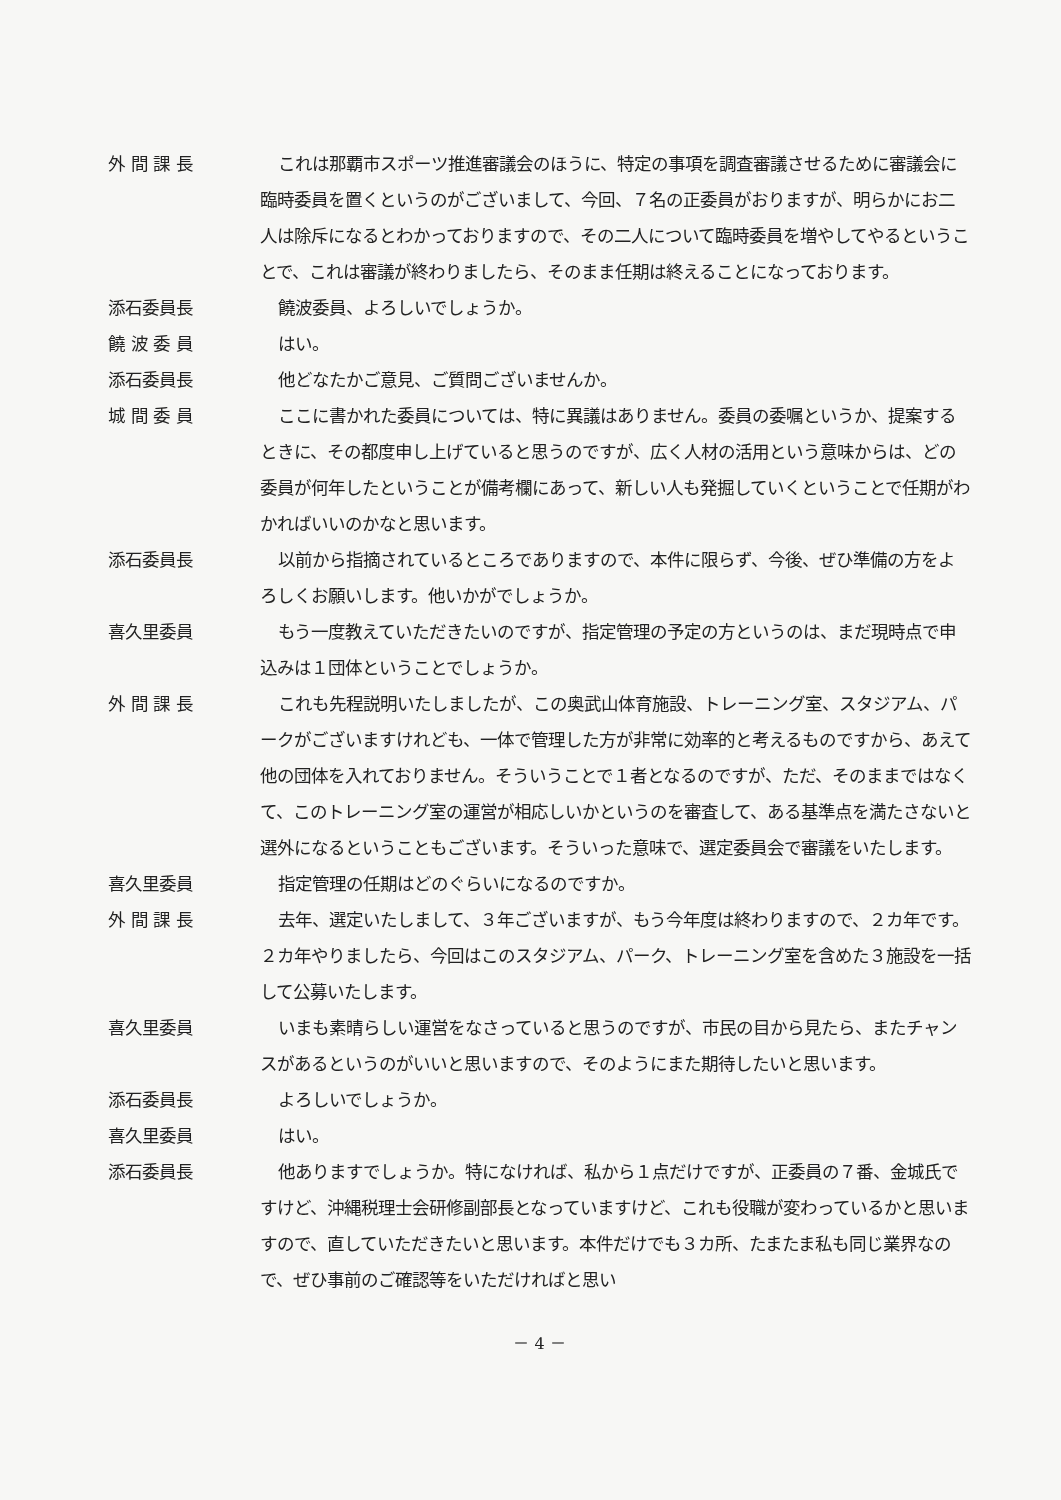外 間 課 長 これは那覇市スポーツ推進審議会のほうに、特定の事項を調査審議させるために審議会に臨時委員を置くというのがございまして、今回、７名の正委員がおりますが、明らかにお二人は除斥になるとわかっておりますので、その二人について臨時委員を増やしてやるということで、これは審議が終わりましたら、そのまま任期は終えることになっております。
添石委員長 饒波委員、よろしいでしょうか。
饒 波 委 員 はい。
添石委員長 他どなたかご意見、ご質問ございませんか。
城 間 委 員 ここに書かれた委員については、特に異議はありません。委員の委嘱というか、提案するときに、その都度申し上げていると思うのですが、広く人材の活用という意味からは、どの委員が何年したということが備考欄にあって、新しい人も発掘していくということで任期がわかればいいのかなと思います。
添石委員長 以前から指摘されているところでありますので、本件に限らず、今後、ぜひ準備の方をよろしくお願いします。他いかがでしょうか。
喜久里委員 もう一度教えていただきたいのですが、指定管理の予定の方というのは、まだ現時点で申込みは１団体ということでしょうか。
外 間 課 長 これも先程説明いたしましたが、この奥武山体育施設、トレーニング室、スタジアム、パークがございますけれども、一体で管理した方が非常に効率的と考えるものですから、あえて他の団体を入れておりません。そういうことで１者となるのですが、ただ、そのままではなくて、このトレーニング室の運営が相応しいかというのを審査して、ある基準点を満たさないと選外になるということもございます。そういった意味で、選定委員会で審議をいたします。
喜久里委員 指定管理の任期はどのぐらいになるのですか。
外 間 課 長 去年、選定いたしまして、３年ございますが、もう今年度は終わりますので、２カ年です。２カ年やりましたら、今回はこのスタジアム、パーク、トレーニング室を含めた３施設を一括して公募いたします。
喜久里委員 いまも素晴らしい運営をなさっていると思うのですが、市民の目から見たら、またチャンスがあるというのがいいと思いますので、そのようにまた期待したいと思います。
添石委員長 よろしいでしょうか。
喜久里委員 はい。
添石委員長 他ありますでしょうか。特になければ、私から１点だけですが、正委員の７番、金城氏ですけど、沖縄税理士会研修副部長となっていますけど、これも役職が変わっているかと思いますので、直していただきたいと思います。本件だけでも３カ所、たまたま私も同じ業界なので、ぜひ事前のご確認等をいただければと思い
－ 4 －